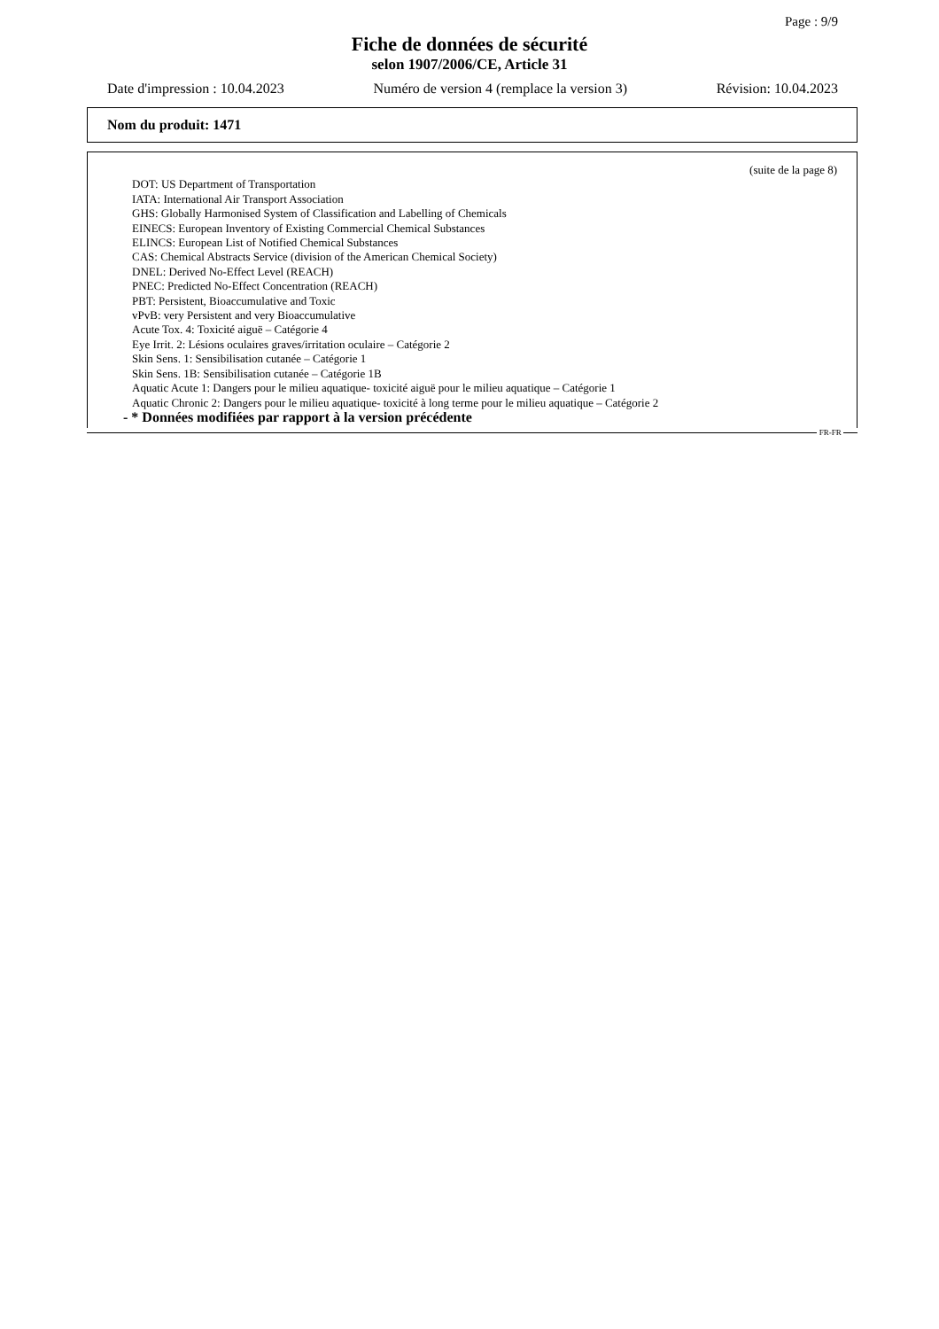Page : 9/9
Fiche de données de sécurité
selon 1907/2006/CE, Article 31
Date d'impression : 10.04.2023 Numéro de version 4 (remplace la version 3) Révision: 10.04.2023
Nom du produit: 1471
(suite de la page 8)
DOT: US Department of Transportation
IATA: International Air Transport Association
GHS: Globally Harmonised System of Classification and Labelling of Chemicals
EINECS: European Inventory of Existing Commercial Chemical Substances
ELINCS: European List of Notified Chemical Substances
CAS: Chemical Abstracts Service (division of the American Chemical Society)
DNEL: Derived No-Effect Level (REACH)
PNEC: Predicted No-Effect Concentration (REACH)
PBT: Persistent, Bioaccumulative and Toxic
vPvB: very Persistent and very Bioaccumulative
Acute Tox. 4: Toxicité aiguë – Catégorie 4
Eye Irrit. 2: Lésions oculaires graves/irritation oculaire – Catégorie 2
Skin Sens. 1: Sensibilisation cutanée – Catégorie 1
Skin Sens. 1B: Sensibilisation cutanée – Catégorie 1B
Aquatic Acute 1: Dangers pour le milieu aquatique- toxicité aiguë pour le milieu aquatique – Catégorie 1
Aquatic Chronic 2: Dangers pour le milieu aquatique- toxicité à long terme pour le milieu aquatique – Catégorie 2
- * Données modifiées par rapport à la version précédente
FR-FR